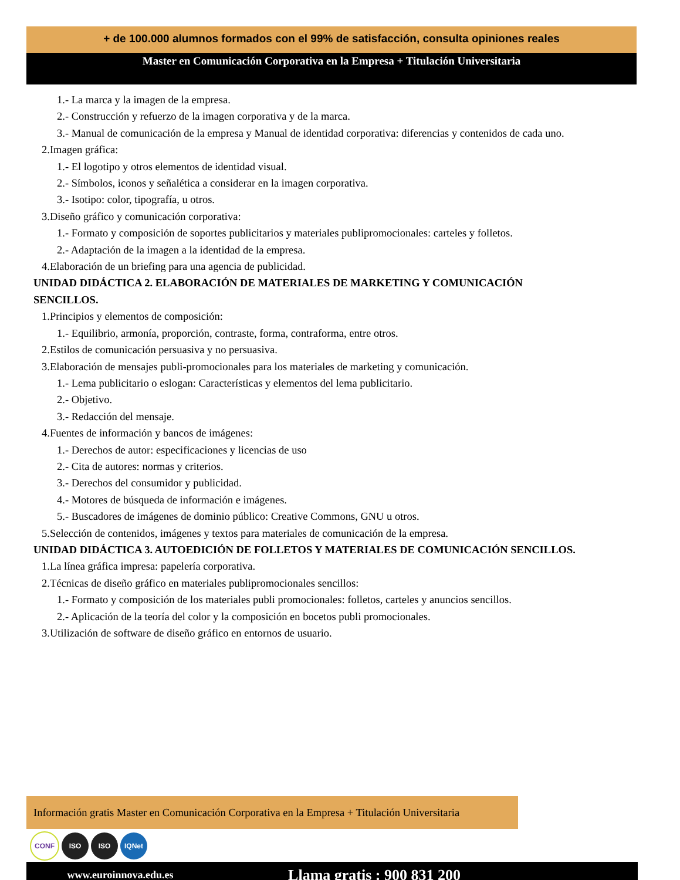+ de 100.000 alumnos formados con el 99% de satisfacción, consulta opiniones reales
Master en Comunicación Corporativa en la Empresa + Titulación Universitaria
1.- La marca y la imagen de la empresa.
2.- Construcción y refuerzo de la imagen corporativa y de la marca.
3.- Manual de comunicación de la empresa y Manual de identidad corporativa: diferencias y contenidos de cada uno.
2.Imagen gráfica:
1.- El logotipo y otros elementos de identidad visual.
2.- Símbolos, iconos y señalética a considerar en la imagen corporativa.
3.- Isotipo: color, tipografía, u otros.
3.Diseño gráfico y comunicación corporativa:
1.- Formato y composición de soportes publicitarios y materiales publipromocionales: carteles y folletos.
2.- Adaptación de la imagen a la identidad de la empresa.
4.Elaboración de un briefing para una agencia de publicidad.
UNIDAD DIDÁCTICA 2. ELABORACIÓN DE MATERIALES DE MARKETING Y COMUNICACIÓN
SENCILLOS.
1.Principios y elementos de composición:
1.- Equilibrio, armonía, proporción, contraste, forma, contraforma, entre otros.
2.Estilos de comunicación persuasiva y no persuasiva.
3.Elaboración de mensajes publi-promocionales para los materiales de marketing y comunicación.
1.- Lema publicitario o eslogan: Características y elementos del lema publicitario.
2.- Objetivo.
3.- Redacción del mensaje.
4.Fuentes de información y bancos de imágenes:
1.- Derechos de autor: especificaciones y licencias de uso
2.- Cita de autores: normas y criterios.
3.- Derechos del consumidor y publicidad.
4.- Motores de búsqueda de información e imágenes.
5.- Buscadores de imágenes de dominio público: Creative Commons, GNU u otros.
5.Selección de contenidos, imágenes y textos para materiales de comunicación de la empresa.
UNIDAD DIDÁCTICA 3. AUTOEDICIÓN DE FOLLETOS Y MATERIALES DE COMUNICACIÓN SENCILLOS.
1.La línea gráfica impresa: papelería corporativa.
2.Técnicas de diseño gráfico en materiales publipromocionales sencillos:
1.- Formato y composición de los materiales publi promocionales: folletos, carteles y anuncios sencillos.
2.- Aplicación de la teoría del color y la composición en bocetos publi promocionales.
3.Utilización de software de diseño gráfico en entornos de usuario.
Información gratis Master en Comunicación Corporativa en la Empresa + Titulación Universitaria
CONF ISO ISO IQNet
www.euroinnova.edu.es Llama gratis : 900 831 200